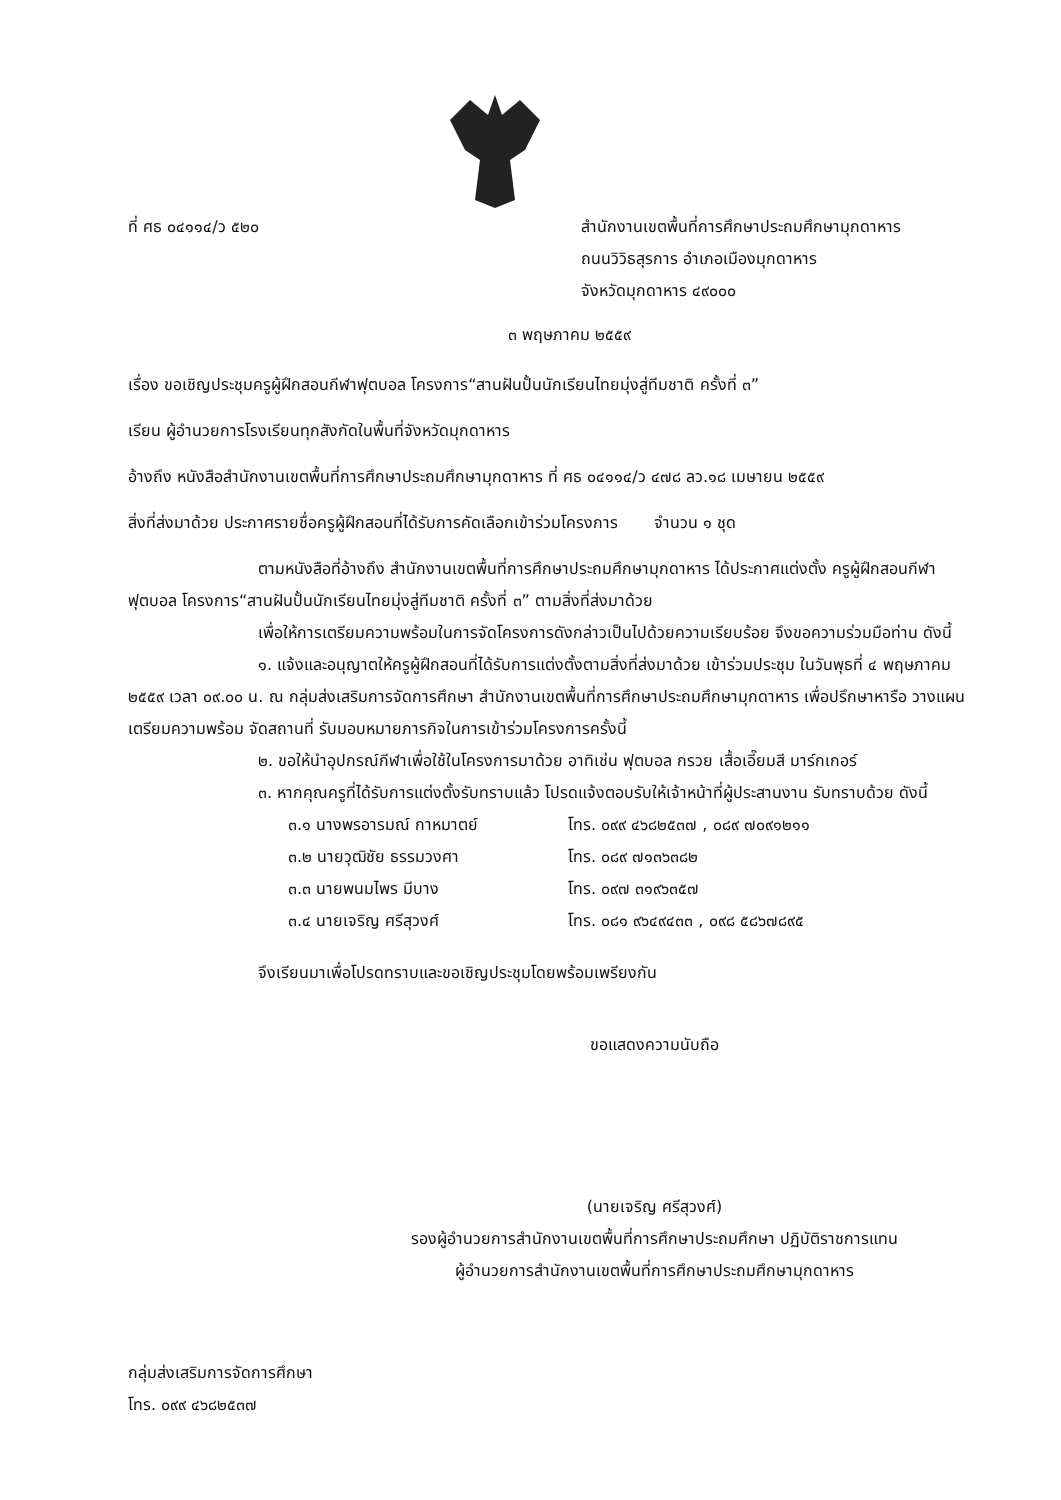ที่ ศธ ๐๔๑๑๔/ว ๕๒๐ สำนักงานเขตพื้นที่การศึกษาประถมศึกษามุกดาหาร
ถนนวิวิธสุรการ อำเภอเมืองมุกดาหาร
จังหวัดมุกดาหาร ๔๙๐๐๐
๓ พฤษภาคม ๒๕๕๙
เรื่อง ขอเชิญประชุมครูผู้ฝึกสอนกีฬาฟุตบอล โครงการ“สานฝันปั้นนักเรียนไทยมุ่งสู่ทีมชาติ ครั้งที่ ๓”
เรียน ผู้อำนวยการโรงเรียนทุกสังกัดในพื้นที่จังหวัดมุกดาหาร
อ้างถึง หนังสือสำนักงานเขตพื้นที่การศึกษาประถมศึกษามุกดาหาร ที่ ศธ ๐๔๑๑๔/ว ๔๗๘ ลว.๑๘ เมษายน ๒๕๕๙
สิ่งที่ส่งมาด้วย ประกาศรายชื่อครูผู้ฝึกสอนที่ได้รับการคัดเลือกเข้าร่วมโครงการ จำนวน ๑ ชุด
ตามหนังสือที่อ้างถึง สำนักงานเขตพื้นที่การศึกษาประถมศึกษามุกดาหาร ได้ประกาศแต่งตั้ง ครูผู้ฝึกสอนกีฬาฟุตบอล โครงการ“สานฝันปั้นนักเรียนไทยมุ่งสู่ทีมชาติ ครั้งที่ ๓” ตามสิ่งที่ส่งมาด้วย
เพื่อให้การเตรียมความพร้อมในการจัดโครงการดังกล่าวเป็นไปด้วยความเรียบร้อย จึงขอความร่วมมือท่าน ดังนี้
๑. แจ้งและอนุญาตให้ครูผู้ฝึกสอนที่ได้รับการแต่งตั้งตามสิ่งที่ส่งมาด้วย เข้าร่วมประชุม ในวันพุธที่ ๔ พฤษภาคม ๒๕๕๙ เวลา ๐๙.๐๐ น. ณ กลุ่มส่งเสริมการจัดการศึกษา สำนักงานเขตพื้นที่การศึกษาประถมศึกษามุกดาหาร เพื่อปรึกษาหารือ วางแผน เตรียมความพร้อม จัดสถานที่ รับมอบหมายภารกิจในการเข้าร่วมโครงการครั้งนี้
๒. ขอให้นำอุปกรณ์กีฬาเพื่อใช้ในโครงการมาด้วย อาทิเช่น ฟุตบอล กรวย เสื้อเอี๊ยมสี มาร์กเกอร์
๓. หากคุณครูที่ได้รับการแต่งตั้งรับทราบแล้ว โปรดแจ้งตอบรับให้เจ้าหน้าที่ผู้ประสานงาน รับทราบด้วย ดังนี้
๓.๑ นางพรอารมณ์ กาหมาตย์ โทร. ๐๙๙ ๔๖๘๒๕๓๗ , ๐๘๙ ๗๐๙๑๒๑๑
๓.๒ นายวุฒิชัย ธรรมวงศา โทร. ๐๘๙ ๗๑๓๖๓๘๒
๓.๓ นายพนมไพร มีบาง โทร. ๐๙๗ ๓๑๙๖๓๕๗
๓.๔ นายเจริญ ศรีสุวงศ์ โทร. ๐๘๑ ๙๖๔๙๔๓๓ , ๐๙๘ ๕๘๖๗๘๙๕
จึงเรียนมาเพื่อโปรดทราบและขอเชิญประชุมโดยพร้อมเพรียงกัน
ขอแสดงความนับถือ
(นายเจริญ ศรีสุวงศ์)
รองผู้อำนวยการสำนักงานเขตพื้นที่การศึกษาประถมศึกษา ปฏิบัติราชการแทน
ผู้อำนวยการสำนักงานเขตพื้นที่การศึกษาประถมศึกษามุกดาหาร
กลุ่มส่งเสริมการจัดการศึกษา
โทร. ๐๙๙ ๔๖๘๒๕๓๗